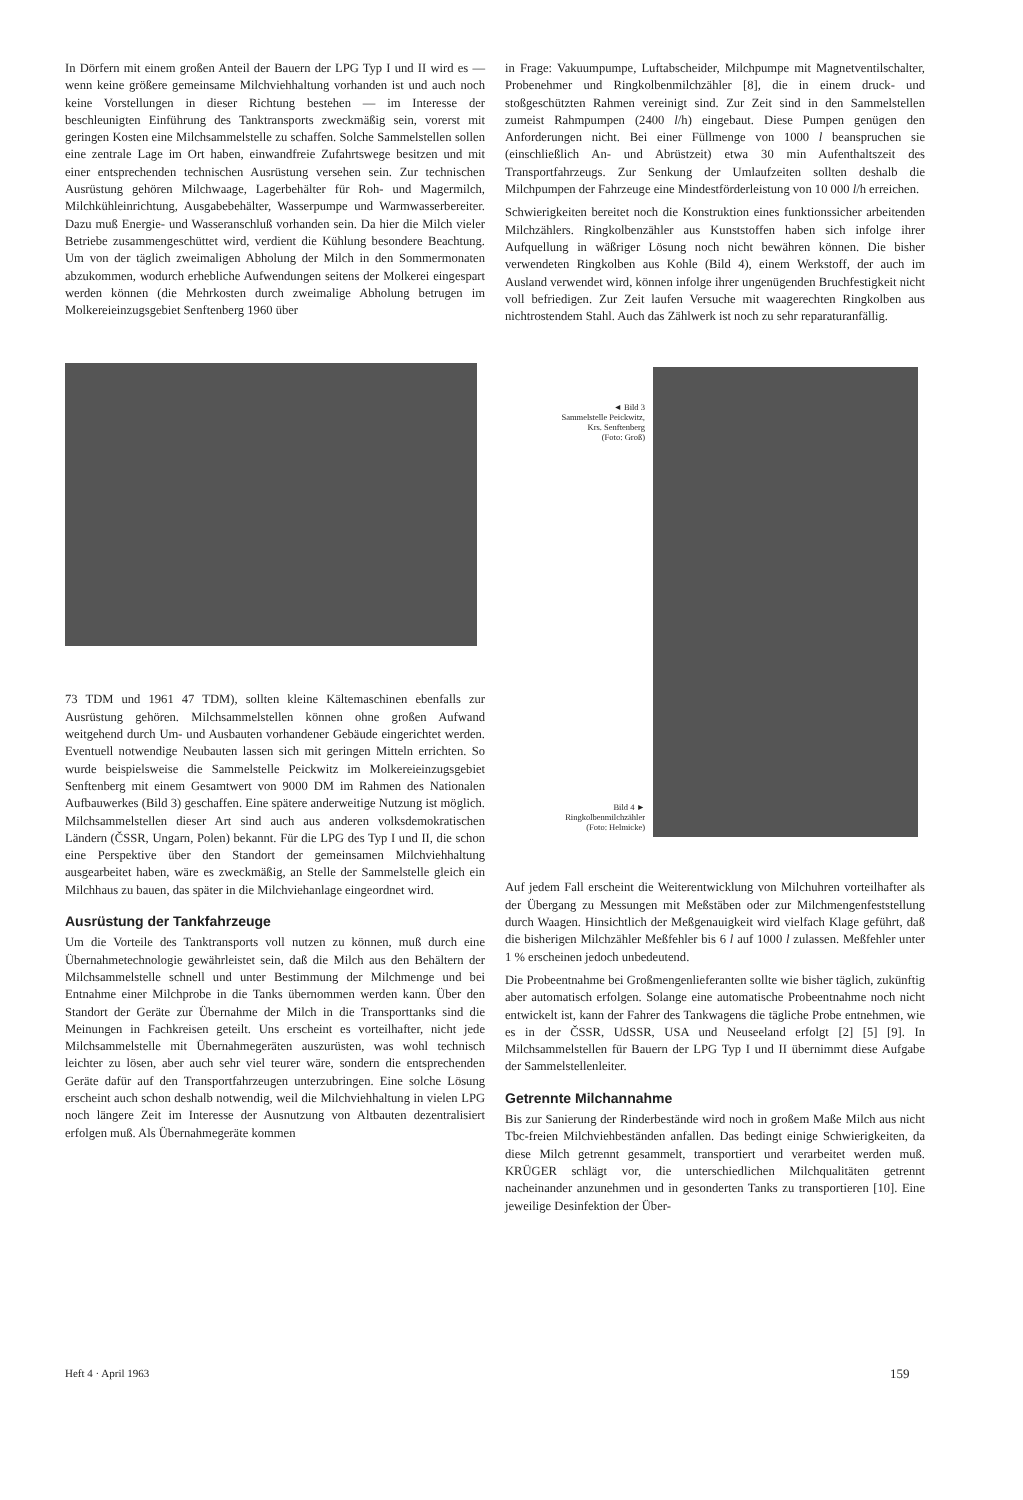In Dörfern mit einem großen Anteil der Bauern der LPG Typ I und II wird es — wenn keine größere gemeinsame Milchviehhaltung vorhanden ist und auch noch keine Vorstellungen in dieser Richtung bestehen — im Interesse der beschleunigten Einführung des Tanktransports zweckmäßig sein, vorerst mit geringen Kosten eine Milchsammelstelle zu schaffen. Solche Sammelstellen sollen eine zentrale Lage im Ort haben, einwandfreie Zufahrtswege besitzen und mit einer entsprechenden technischen Ausrüstung versehen sein. Zur technischen Ausrüstung gehören Milchwaage, Lagerbehälter für Roh- und Magermilch, Milchkühleinrichtung, Ausgabebehälter, Wasserpumpe und Warmwasserbereiter. Dazu muß Energie- und Wasseranschluß vorhanden sein. Da hier die Milch vieler Betriebe zusammengeschüttet wird, verdient die Kühlung besondere Beachtung. Um von der täglich zweimaligen Abholung der Milch in den Sommermonaten abzukommen, wodurch erhebliche Aufwendungen seitens der Molkerei eingespart werden können (die Mehrkosten durch zweimalige Abholung betrugen im Molkereieinzugsgebiet Senftenberg 1960 über
73 TDM und 1961 47 TDM), sollten kleine Kältemaschinen ebenfalls zur Ausrüstung gehören. Milchsammelstellen können ohne großen Aufwand weitgehend durch Um- und Ausbauten vorhandener Gebäude eingerichtet werden. Eventuell notwendige Neubauten lassen sich mit geringen Mitteln errichten. So wurde beispielsweise die Sammelstelle Peickwitz im Molkereieinzugsgebiet Senftenberg mit einem Gesamtwert von 9000 DM im Rahmen des Nationalen Aufbauwerkes (Bild 3) geschaffen. Eine spätere anderweitige Nutzung ist möglich. Milchsammelstellen dieser Art sind auch aus anderen volksdemokratischen Ländern (ČSSR, Ungarn, Polen) bekannt. Für die LPG des Typ I und II, die schon eine Perspektive über den Standort der gemeinsamen Milchviehhaltung ausgearbeitet haben, wäre es zweckmäßig, an Stelle der Sammelstelle gleich ein Milchhaus zu bauen, das später in die Milchviehanlage eingeordnet wird.
Ausrüstung der Tankfahrzeuge
Um die Vorteile des Tanktransports voll nutzen zu können, muß durch eine Übernahmetechnologie gewährleistet sein, daß die Milch aus den Behältern der Milchsammelstelle schnell und unter Bestimmung der Milchmenge und bei Entnahme einer Milchprobe in die Tanks übernommen werden kann. Über den Standort der Geräte zur Übernahme der Milch in die Transporttanks sind die Meinungen in Fachkreisen geteilt. Uns erscheint es vorteilhafter, nicht jede Milchsammelstelle mit Übernahmegeräten auszurüsten, was wohl technisch leichter zu lösen, aber auch sehr viel teurer wäre, sondern die entsprechenden Geräte dafür auf den Transportfahrzeugen unterzubringen. Eine solche Lösung erscheint auch schon deshalb notwendig, weil die Milchviehhaltung in vielen LPG noch längere Zeit im Interesse der Ausnutzung von Altbauten dezentralisiert erfolgen muß. Als Übernahmegeräte kommen
in Frage: Vakuumpumpe, Luftabscheider, Milchpumpe mit Magnetventilschalter, Probenehmer und Ringkolbenmilchzähler [8], die in einem druck- und stoßgeschützten Rahmen vereinigt sind. Zur Zeit sind in den Sammelstellen zumeist Rahmpumpen (2400 l/h) eingebaut. Diese Pumpen genügen den Anforderungen nicht. Bei einer Füllmenge von 1000 l beanspruchen sie (einschließlich An- und Abrüstzeit) etwa 30 min Aufenthaltszeit des Transportfahrzeugs. Zur Senkung der Umlaufzeiten sollten deshalb die Milchpumpen der Fahrzeuge eine Mindestförderleistung von 10 000 l/h erreichen.
Schwierigkeiten bereitet noch die Konstruktion eines funktionssicher arbeitenden Milchzählers. Ringkolbenzähler aus Kunststoffen haben sich infolge ihrer Aufquellung in wäßriger Lösung noch nicht bewähren können. Die bisher verwendeten Ringkolben aus Kohle (Bild 4), einem Werkstoff, der auch im Ausland verwendet wird, können infolge ihrer ungenügenden Bruchfestigkeit nicht voll befriedigen. Zur Zeit laufen Versuche mit waagerechten Ringkolben aus nichtrostendem Stahl. Auch das Zählwerk ist noch zu sehr reparaturanfällig.
◄ Bild 3
Sammelstelle Peickwitz,
Krs. Senftenberg
(Foto: Groß)
Bild 4 ►
Ringkolbenmilchzähler
(Foto: Helmicke)
Auf jedem Fall erscheint die Weiterentwicklung von Milchuhren vorteilhafter als der Übergang zu Messungen mit Meßstäben oder zur Milchmengenfeststellung durch Waagen. Hinsichtlich der Meßgenauigkeit wird vielfach Klage geführt, daß die bisherigen Milchzähler Meßfehler bis 6 l auf 1000 l zulassen. Meßfehler unter 1 % erscheinen jedoch unbedeutend.
Die Probeentnahme bei Großmengenlieferanten sollte wie bisher täglich, zukünftig aber automatisch erfolgen. Solange eine automatische Probeentnahme noch nicht entwickelt ist, kann der Fahrer des Tankwagens die tägliche Probe entnehmen, wie es in der ČSSR, UdSSR, USA und Neuseeland erfolgt [2] [5] [9]. In Milchsammelstellen für Bauern der LPG Typ I und II übernimmt diese Aufgabe der Sammelstellenleiter.
Getrennte Milchannahme
Bis zur Sanierung der Rinderbestände wird noch in großem Maße Milch aus nicht Tbc-freien Milchviehbeständen anfallen. Das bedingt einige Schwierigkeiten, da diese Milch getrennt gesammelt, transportiert und verarbeitet werden muß. KRÜGER schlägt vor, die unterschiedlichen Milchqualitäten getrennt nacheinander anzunehmen und in gesonderten Tanks zu transportieren [10]. Eine jeweilige Desinfektion der Über-
Heft 4 · April 1963 159